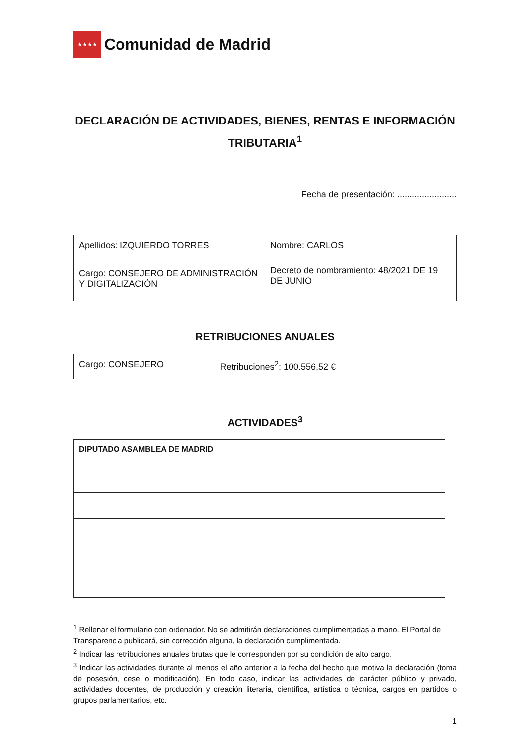★★★★
Comunidad de Madrid
DECLARACIÓN DE ACTIVIDADES, BIENES, RENTAS E INFORMACIÓN TRIBUTARIA<sup>1</sup>
Fecha de presentación: ........................
| Apellidos: IZQUIERDO TORRES | Nombre: CARLOS |
| Cargo: CONSEJERO DE ADMINISTRACIÓN Y DIGITALIZACIÓN | Decreto de nombramiento: 48/2021 DE 19 DE JUNIO |
RETRIBUCIONES ANUALES
| Cargo: CONSEJERO | Retribuciones<sup>2</sup>: 100.556,52 € |
ACTIVIDADES<sup>3</sup>
| DIPUTADO ASAMBLEA DE MADRID |
<sup>1</sup> Rellenar el formulario con ordenador. No se admitirán declaraciones cumplimentadas a mano. El Portal de Transparencia publicará, sin corrección alguna, la declaración cumplimentada.
<sup>2</sup> Indicar las retribuciones anuales brutas que le corresponden por su condición de alto cargo.
<sup>3</sup> Indicar las actividades durante al menos el año anterior a la fecha del hecho que motiva la declaración (toma de posesión, cese o modificación). En todo caso, indicar las actividades de carácter público y privado, actividades docentes, de producción y creación literaria, científica, artística o técnica, cargos en partidos o grupos parlamentarios, etc.
1